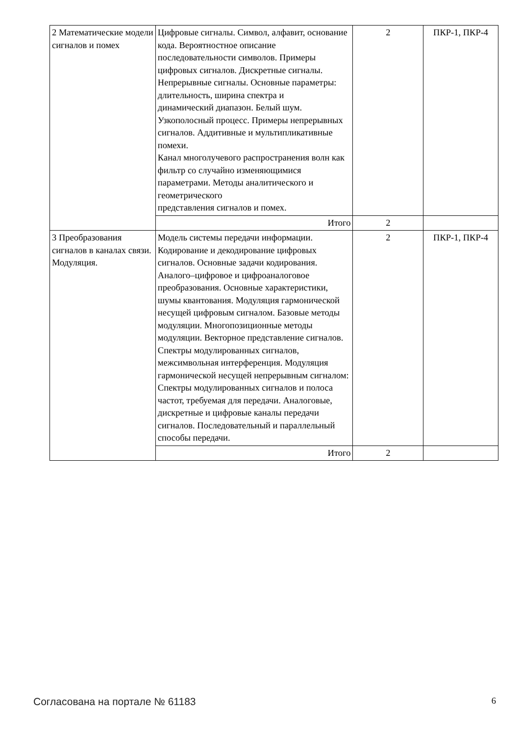| 2 Математические модели сигналов и помех | Цифровые сигналы. Символ, алфавит, основание кода. Вероятностное описание последовательности символов. Примеры цифровых сигналов. Дискретные сигналы. Непрерывные сигналы. Основные параметры: длительность, ширина спектра и динамический диапазон. Белый шум. Узкополосный процесс. Примеры непрерывных сигналов. Аддитивные и мультипликативные помехи. Канал многолучевого распространения волн как фильтр со случайно изменяющимися параметрами. Методы аналитического и геометрического представления сигналов и помех. | 2 | ПКР-1, ПКР-4 |
| | Итого | 2 | |
| 3 Преобразования сигналов в каналах связи. Модуляция. | Модель системы передачи информации. Кодирование и декодирование цифровых сигналов. Основные задачи кодирования. Аналого–цифровое и цифроаналоговое преобразования. Основные характеристики, шумы квантования. Модуляция гармонической несущей цифровым сигналом. Базовые методы модуляции. Многопозиционные методы модуляции. Векторное представление сигналов. Спектры модулированных сигналов, межсимвольная интерференция. Модуляция гармонической несущей непрерывным сигналом: Спектры модулированных сигналов и полоса частот, требуемая для передачи. Аналоговые, дискретные и цифровые каналы передачи сигналов. Последовательный и параллельный способы передачи. | 2 | ПКР-1, ПКР-4 |
| | Итого | 2 | |
Согласована на портале № 61183 6